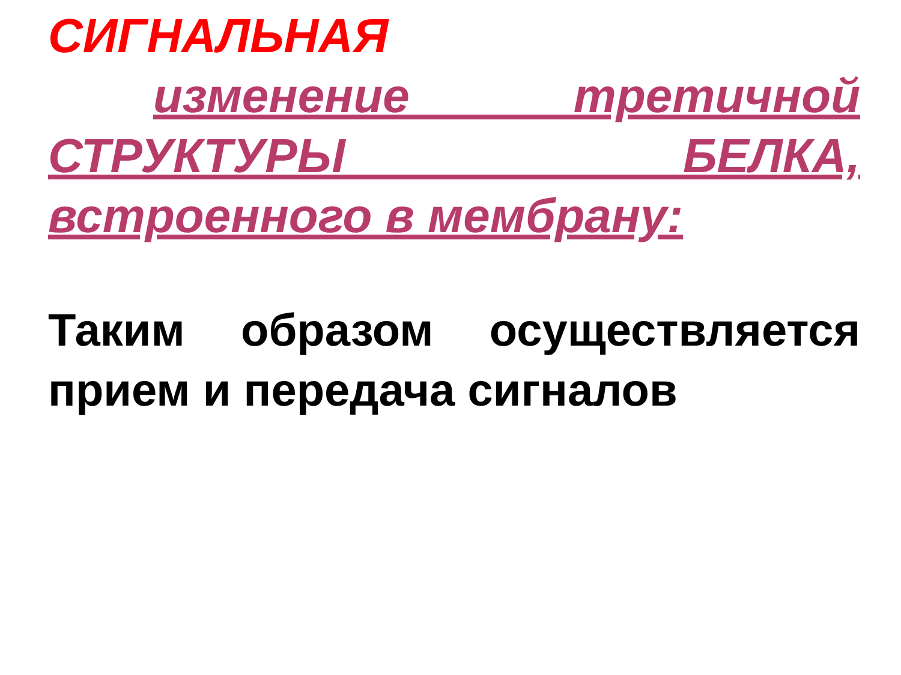СИГНАЛЬНАЯ
изменение третичной СТРУКТУРЫ БЕЛКА, встроенного в мембрану:
Таким образом осуществляется прием и передача сигналов